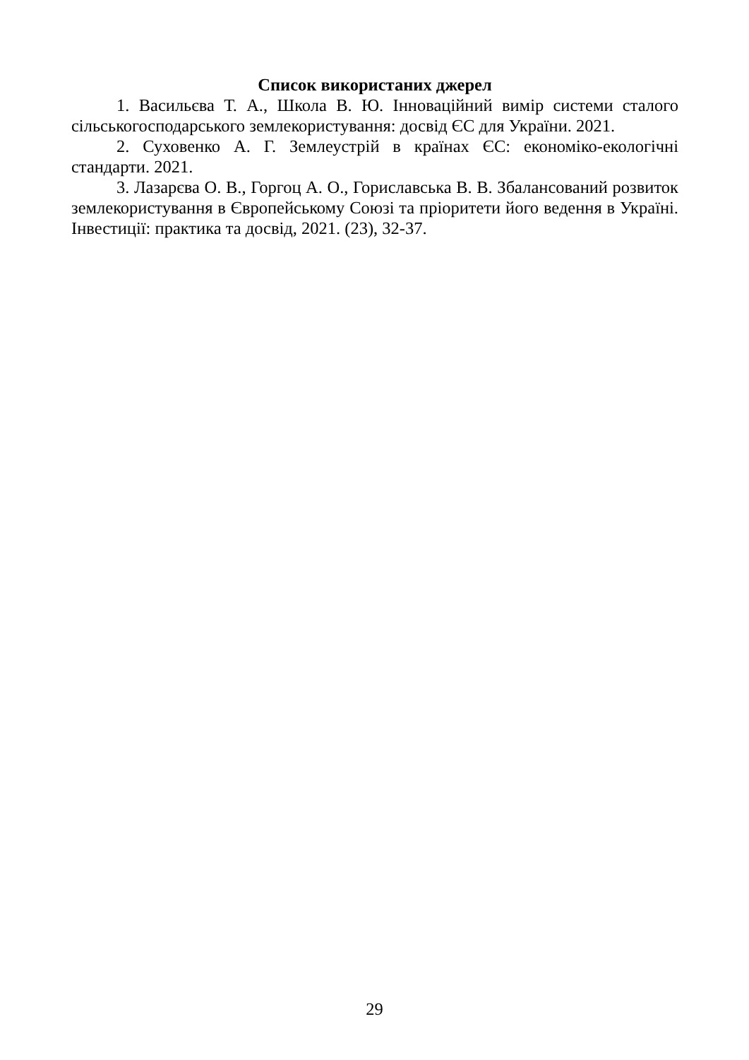Список використаних джерел
1. Васильєва Т. А., Школа В. Ю. Інноваційний вимір системи сталого сільськогосподарського землекористування: досвід ЄС для України. 2021.
2. Суховенко А. Г. Землеустрій в країнах ЄС: економіко-екологічні стандарти. 2021.
3. Лазарєва О. В., Горгоц А. О., Гориславська В. В. Збалансований розвиток землекористування в Європейському Союзі та пріоритети його ведення в Україні. Інвестиції: практика та досвід, 2021. (23), 32-37.
29